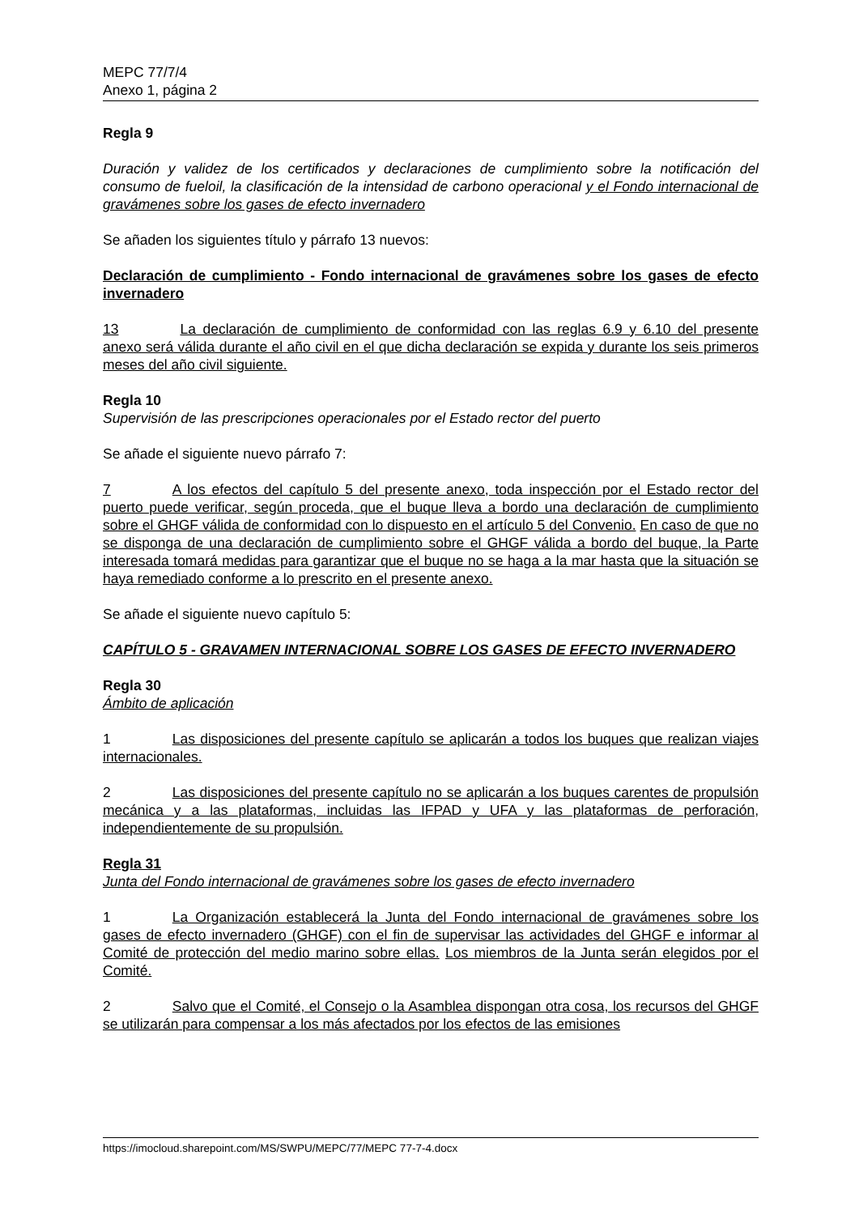MEPC 77/7/4
Anexo 1, página 2
Regla 9
Duración y validez de los certificados y declaraciones de cumplimiento sobre la notificación del consumo de fueloil, la clasificación de la intensidad de carbono operacional y el Fondo internacional de gravámenes sobre los gases de efecto invernadero
Se añaden los siguientes título y párrafo 13 nuevos:
Declaración de cumplimiento - Fondo internacional de gravámenes sobre los gases de efecto invernadero
13 La declaración de cumplimiento de conformidad con las reglas 6.9 y 6.10 del presente anexo será válida durante el año civil en el que dicha declaración se expida y durante los seis primeros meses del año civil siguiente.
Regla 10
Supervisión de las prescripciones operacionales por el Estado rector del puerto
Se añade el siguiente nuevo párrafo 7:
7 A los efectos del capítulo 5 del presente anexo, toda inspección por el Estado rector del puerto puede verificar, según proceda, que el buque lleva a bordo una declaración de cumplimiento sobre el GHGF válida de conformidad con lo dispuesto en el artículo 5 del Convenio. En caso de que no se disponga de una declaración de cumplimiento sobre el GHGF válida a bordo del buque, la Parte interesada tomará medidas para garantizar que el buque no se haga a la mar hasta que la situación se haya remediado conforme a lo prescrito en el presente anexo.
Se añade el siguiente nuevo capítulo 5:
CAPÍTULO 5 - GRAVAMEN INTERNACIONAL SOBRE LOS GASES DE EFECTO INVERNADERO
Regla 30
Ámbito de aplicación
1 Las disposiciones del presente capítulo se aplicarán a todos los buques que realizan viajes internacionales.
2 Las disposiciones del presente capítulo no se aplicarán a los buques carentes de propulsión mecánica y a las plataformas, incluidas las IFPAD y UFA y las plataformas de perforación, independientemente de su propulsión.
Regla 31
Junta del Fondo internacional de gravámenes sobre los gases de efecto invernadero
1 La Organización establecerá la Junta del Fondo internacional de gravámenes sobre los gases de efecto invernadero (GHGF) con el fin de supervisar las actividades del GHGF e informar al Comité de protección del medio marino sobre ellas. Los miembros de la Junta serán elegidos por el Comité.
2 Salvo que el Comité, el Consejo o la Asamblea dispongan otra cosa, los recursos del GHGF se utilizarán para compensar a los más afectados por los efectos de las emisiones
https://imocloud.sharepoint.com/MS/SWPU/MEPC/77/MEPC 77-7-4.docx